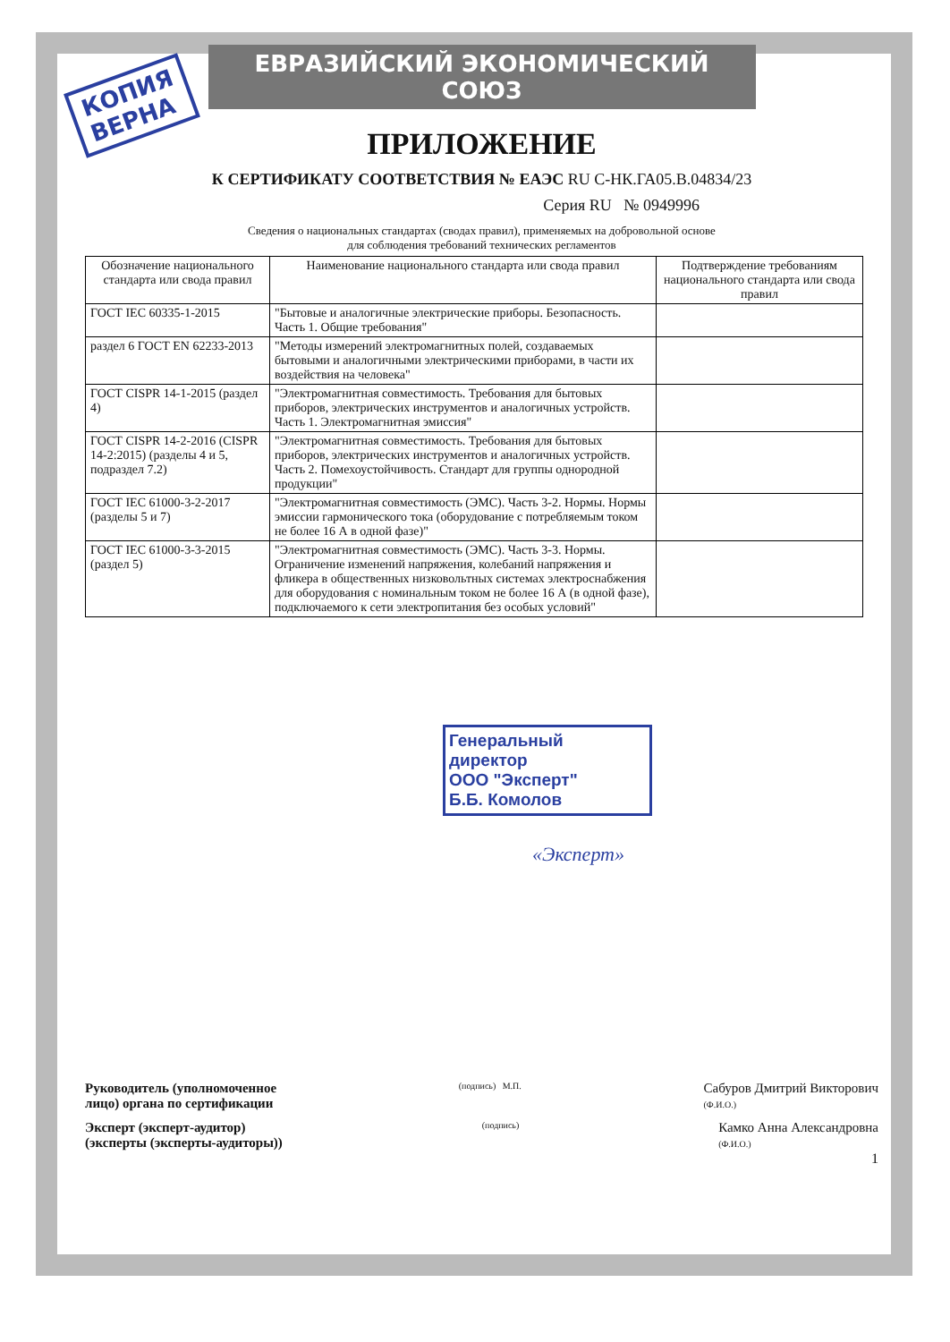КОПИЯ
ВЕРНА
ЕВРАЗИЙСКИЙ ЭКОНОМИЧЕСКИЙ СОЮЗ
ПРИЛОЖЕНИЕ
К СЕРТИФИКАТУ СООТВЕТСТВИЯ № ЕАЭС RU С-НК.ГА05.В.04834/23
Серия RU № 0949996
Сведения о национальных стандартах (сводах правил), применяемых на добровольной основе
для соблюдения требований технических регламентов
| Обозначение национального стандарта или свода правил | Наименование национального стандарта или свода правил | Подтверждение требованиям национального стандарта или свода правил |
| --- | --- | --- |
| ГОСТ IEC 60335-1-2015 | "Бытовые и аналогичные электрические приборы. Безопасность. Часть 1. Общие требования" | |
| раздел 6 ГОСТ EN 62233-2013 | "Методы измерений электромагнитных полей, создаваемых бытовыми и аналогичными электрическими приборами, в части их воздействия на человека" | |
| ГОСТ CISPR 14-1-2015 (раздел 4) | "Электромагнитная совместимость. Требования для бытовых приборов, электрических инструментов и аналогичных устройств. Часть 1. Электромагнитная эмиссия" | |
| ГОСТ CISPR 14-2-2016 (CISPR 14-2:2015) (разделы 4 и 5, подраздел 7.2) | "Электромагнитная совместимость. Требования для бытовых приборов, электрических инструментов и аналогичных устройств. Часть 2. Помехоустойчивость. Стандарт для группы однородной продукции" | |
| ГОСТ IEC 61000-3-2-2017 (разделы 5 и 7) | "Электромагнитная совместимость (ЭМС). Часть 3-2. Нормы. Нормы эмиссии гармонического тока (оборудование с потребляемым током не более 16 А в одной фазе)" | |
| ГОСТ IEC 61000-3-3-2015 (раздел 5) | "Электромагнитная совместимость (ЭМС). Часть 3-3. Нормы. Ограничение изменений напряжения, колебаний напряжения и фликера в общественных низковольтных системах электроснабжения для оборудования с номинальным током не более 16 А (в одной фазе), подключаемого к сети электропитания без особых условий" | |
Генеральный директор
ООО "Эксперт"
Б.Б. Комолов
«Эксперт»
Руководитель (уполномоченное
лицо) органа по сертификации
(подпись) М.П.
Сабуров Дмитрий Викторович
(Ф.И.О.)
Эксперт (эксперт-аудитор)
(эксперты (эксперты-аудиторы))
(подпись)
Камко Анна Александровна
(Ф.И.О.)
1